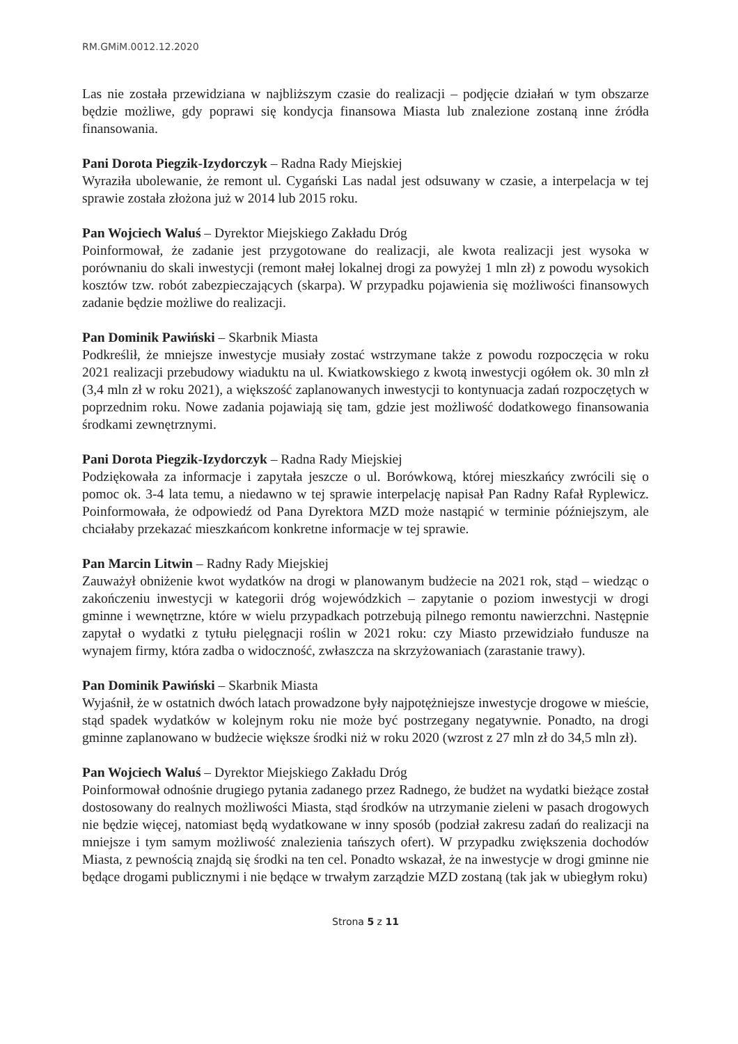RM.GMiM.0012.12.2020
Las nie została przewidziana w najbliższym czasie do realizacji – podjęcie działań w tym obszarze będzie możliwe, gdy poprawi się kondycja finansowa Miasta lub znalezione zostaną inne źródła finansowania.
Pani Dorota Piegzik-Izydorczyk – Radna Rady Miejskiej
Wyraziła ubolewanie, że remont ul. Cygański Las nadal jest odsuwany w czasie, a interpelacja w tej sprawie została złożona już w 2014 lub 2015 roku.
Pan Wojciech Waluś – Dyrektor Miejskiego Zakładu Dróg
Poinformował, że zadanie jest przygotowane do realizacji, ale kwota realizacji jest wysoka w porównaniu do skali inwestycji (remont małej lokalnej drogi za powyżej 1 mln zł) z powodu wysokich kosztów tzw. robót zabezpieczających (skarpa). W przypadku pojawienia się możliwości finansowych zadanie będzie możliwe do realizacji.
Pan Dominik Pawiński – Skarbnik Miasta
Podkreślił, że mniejsze inwestycje musiały zostać wstrzymane także z powodu rozpoczęcia w roku 2021 realizacji przebudowy wiaduktu na ul. Kwiatkowskiego z kwotą inwestycji ogółem ok. 30 mln zł (3,4 mln zł w roku 2021), a większość zaplanowanych inwestycji to kontynuacja zadań rozpoczętych w poprzednim roku. Nowe zadania pojawiają się tam, gdzie jest możliwość dodatkowego finansowania środkami zewnętrznymi.
Pani Dorota Piegzik-Izydorczyk – Radna Rady Miejskiej
Podziękowała za informacje i zapytała jeszcze o ul. Borówkową, której mieszkańcy zwrócili się o pomoc ok. 3-4 lata temu, a niedawno w tej sprawie interpelację napisał Pan Radny Rafał Ryplewicz. Poinformowała, że odpowiedź od Pana Dyrektora MZD może nastąpić w terminie późniejszym, ale chciałaby przekazać mieszkańcom konkretne informacje w tej sprawie.
Pan Marcin Litwin – Radny Rady Miejskiej
Zauważył obniżenie kwot wydatków na drogi w planowanym budżecie na 2021 rok, stąd – wiedząc o zakończeniu inwestycji w kategorii dróg wojewódzkich – zapytanie o poziom inwestycji w drogi gminne i wewnętrzne, które w wielu przypadkach potrzebują pilnego remontu nawierzchni. Następnie zapytał o wydatki z tytułu pielęgnacji roślin w 2021 roku: czy Miasto przewidziało fundusze na wynajem firmy, która zadba o widoczność, zwłaszcza na skrzyżowaniach (zarastanie trawy).
Pan Dominik Pawiński – Skarbnik Miasta
Wyjaśnił, że w ostatnich dwóch latach prowadzone były najpotężniejsze inwestycje drogowe w mieście, stąd spadek wydatków w kolejnym roku nie może być postrzegany negatywnie. Ponadto, na drogi gminne zaplanowano w budżecie większe środki niż w roku 2020 (wzrost z 27 mln zł do 34,5 mln zł).
Pan Wojciech Waluś – Dyrektor Miejskiego Zakładu Dróg
Poinformował odnośnie drugiego pytania zadanego przez Radnego, że budżet na wydatki bieżące został dostosowany do realnych możliwości Miasta, stąd środków na utrzymanie zieleni w pasach drogowych nie będzie więcej, natomiast będą wydatkowane w inny sposób (podział zakresu zadań do realizacji na mniejsze i tym samym możliwość znalezienia tańszych ofert). W przypadku zwiększenia dochodów Miasta, z pewnością znajdą się środki na ten cel. Ponadto wskazał, że na inwestycje w drogi gminne nie będące drogami publicznymi i nie będące w trwałym zarządzie MZD zostaną (tak jak w ubiegłym roku)
Strona 5 z 11